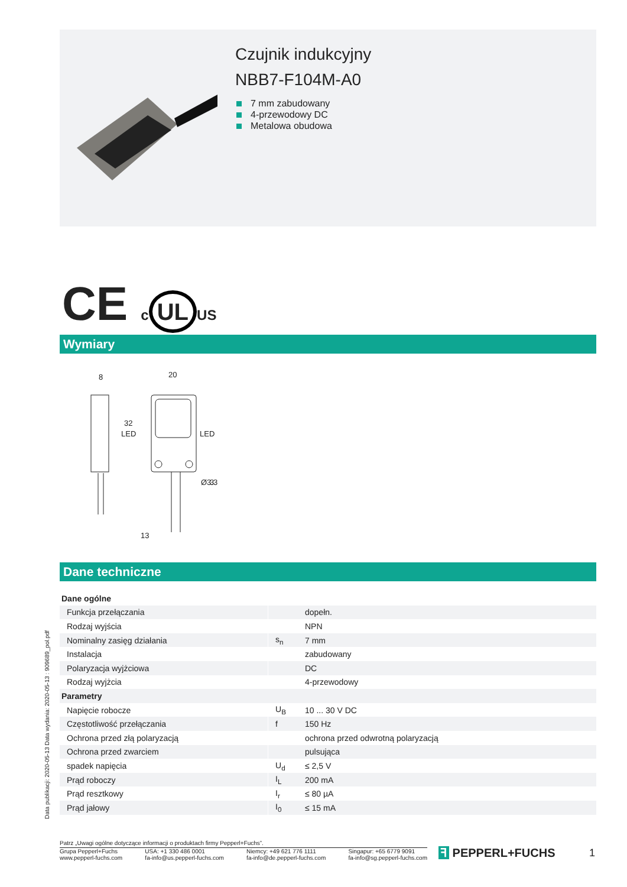Czujnik indukcyjny
NBB7-F104M-A0
7 mm zabudowany
4-przewodowy DC
Metalowa obudowa
CE c UL US
Wymiary
8
20
LED
LED
13
32
Ø3.3
3
Dane techniczne
| Dane ogólne | | |
| Funkcja przełączania | | dopełn. |
| Rodzaj wyjścia | | NPN |
| Nominalny zasięg działania | s<sub>n</sub> | 7 mm |
| Instalacja | | zabudowany |
| Polaryzacja wyjżciowa | | DC |
| Rodzaj wyjżcia | | 4-przewodowy |
| Parametry | | |
| Napięcie robocze | U<sub>B</sub> | 10 ... 30 V DC |
| Częstotliwość przełączania | f | 150 Hz |
| Ochrona przed złą polaryzacją | | ochrona przed odwrotną polaryzacją |
| Ochrona przed zwarciem | | pulsująca |
| spadek napięcia | U<sub>d</sub> | ≤ 2,5 V |
| Prąd roboczy | I<sub>L</sub> | 200 mA |
| Prąd resztkowy | I<sub>r</sub> | ≤ 80 µA |
| Prąd jałowy | I<sub>0</sub> | ≤ 15 mA |
Data publikacji: 2020-05-13 Data wydania: 2020-05-13 : 909689_pol.pdf
Patrz „Uwagi ogólne dotyczące informacji o produktach firmy Pepperl+Fuchs”.
Grupa Pepperl+Fuchs
www.pepperl-fuchs.com
USA: +1 330 486 0001
fa-info@us.pepperl-fuchs.com
Niemcy: +49 621 776 1111
fa-info@de.pepperl-fuchs.com
Singapur: +65 6779 9091
fa-info@sg.pepperl-fuchs.com
ꟻ PEPPERL+FUCHS 1